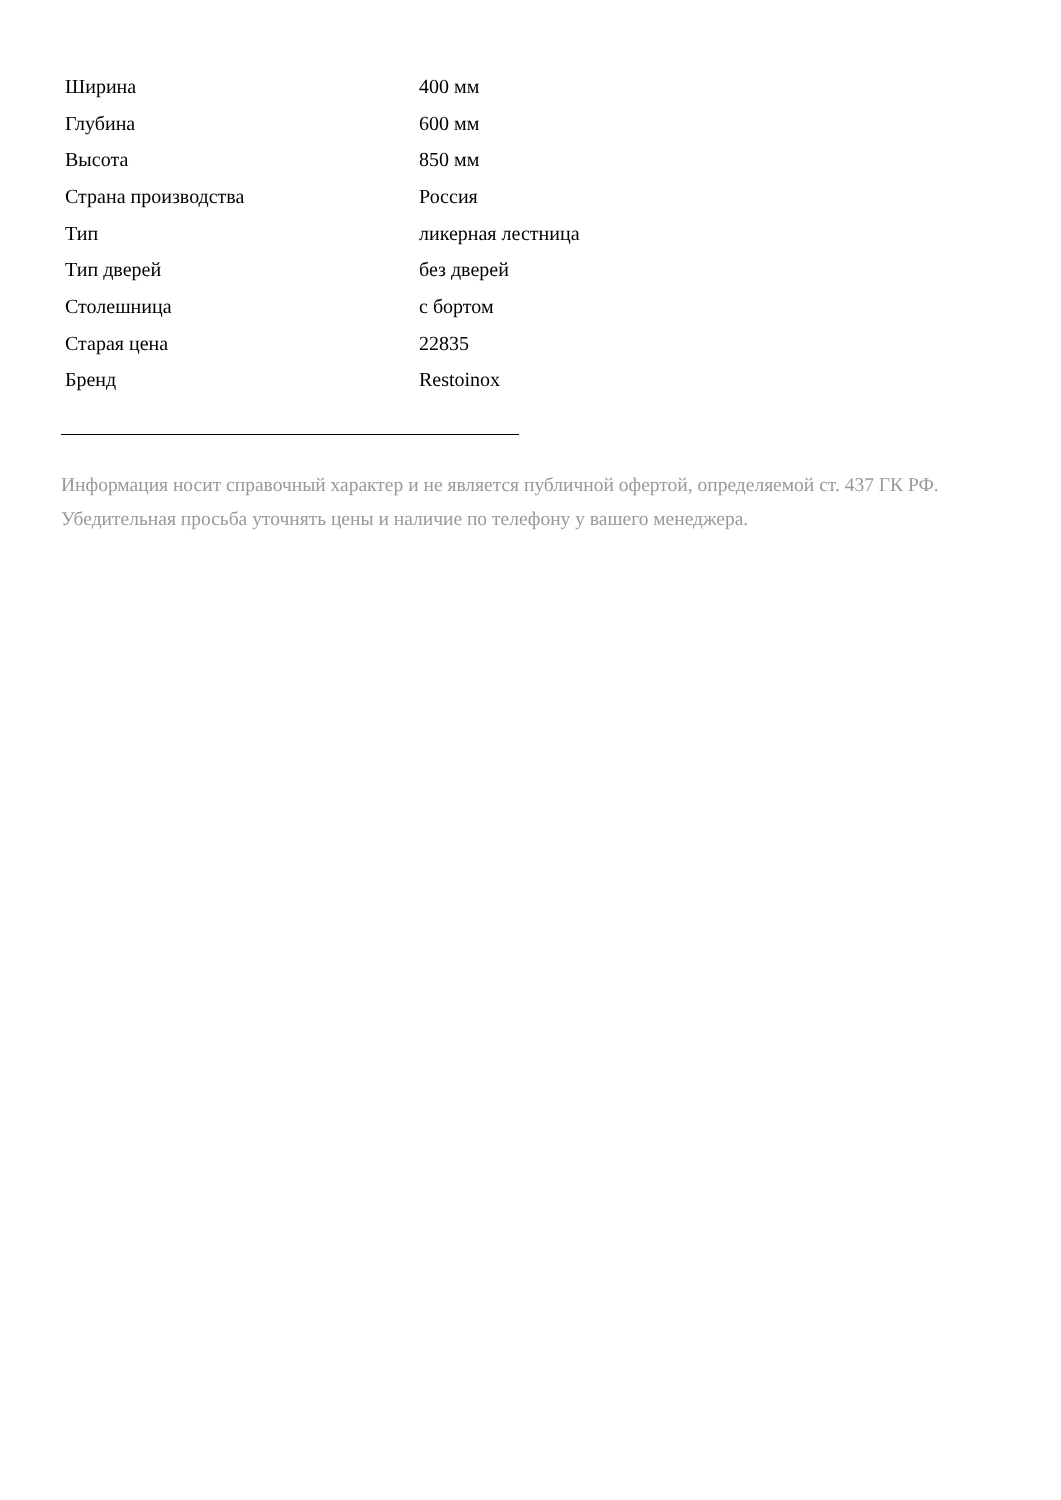| Ширина | 400 мм |
| Глубина | 600 мм |
| Высота | 850 мм |
| Страна производства | Россия |
| Тип | ликерная лестница |
| Тип дверей | без дверей |
| Столешница | с бортом |
| Старая цена | 22835 |
| Бренд | Restoinox |
Информация носит справочный характер и не является публичной офертой, определяемой ст. 437 ГК РФ. Убедительная просьба уточнять цены и наличие по телефону у вашего менеджера.